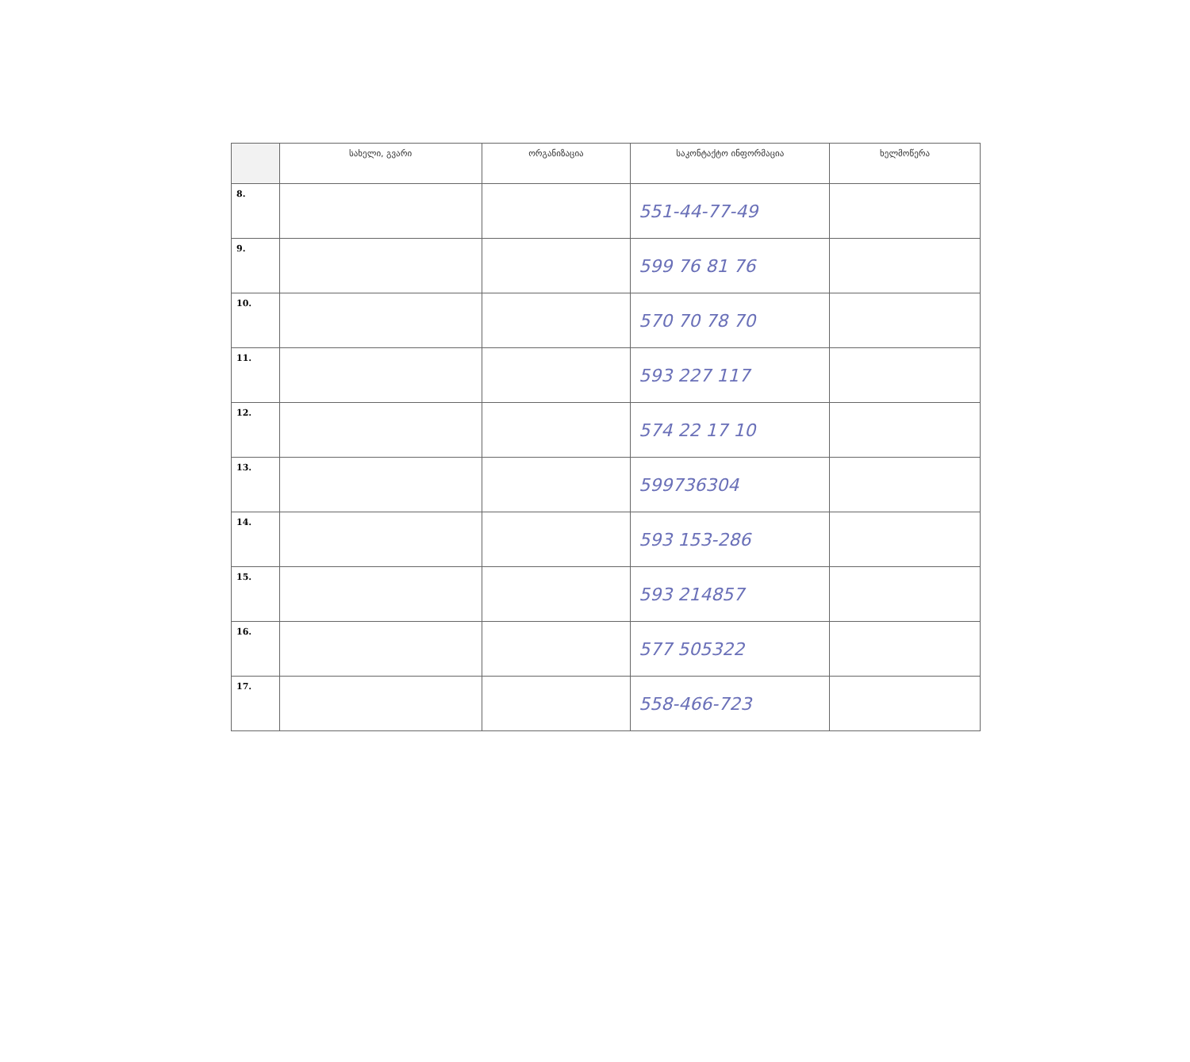| | სახელი, გვარი | ორგანიზაცია | საკონტაქტო ინფორმაცია | ხელმოწერა |
| --- | --- | --- | --- | --- |
| 8. | | | 551-44-77-49 | |
| 9. | | | 599 76 81 76 | |
| 10. | | | 570 70 78 70 | |
| 11. | | | 593 227 117 | |
| 12. | | | 574 22 17 10 | |
| 13. | | | 599736304 | |
| 14. | | | 593 153-286 | |
| 15. | | | 593 214857 | |
| 16. | | | 577 505322 | |
| 17. | | | 558-466-723 | |